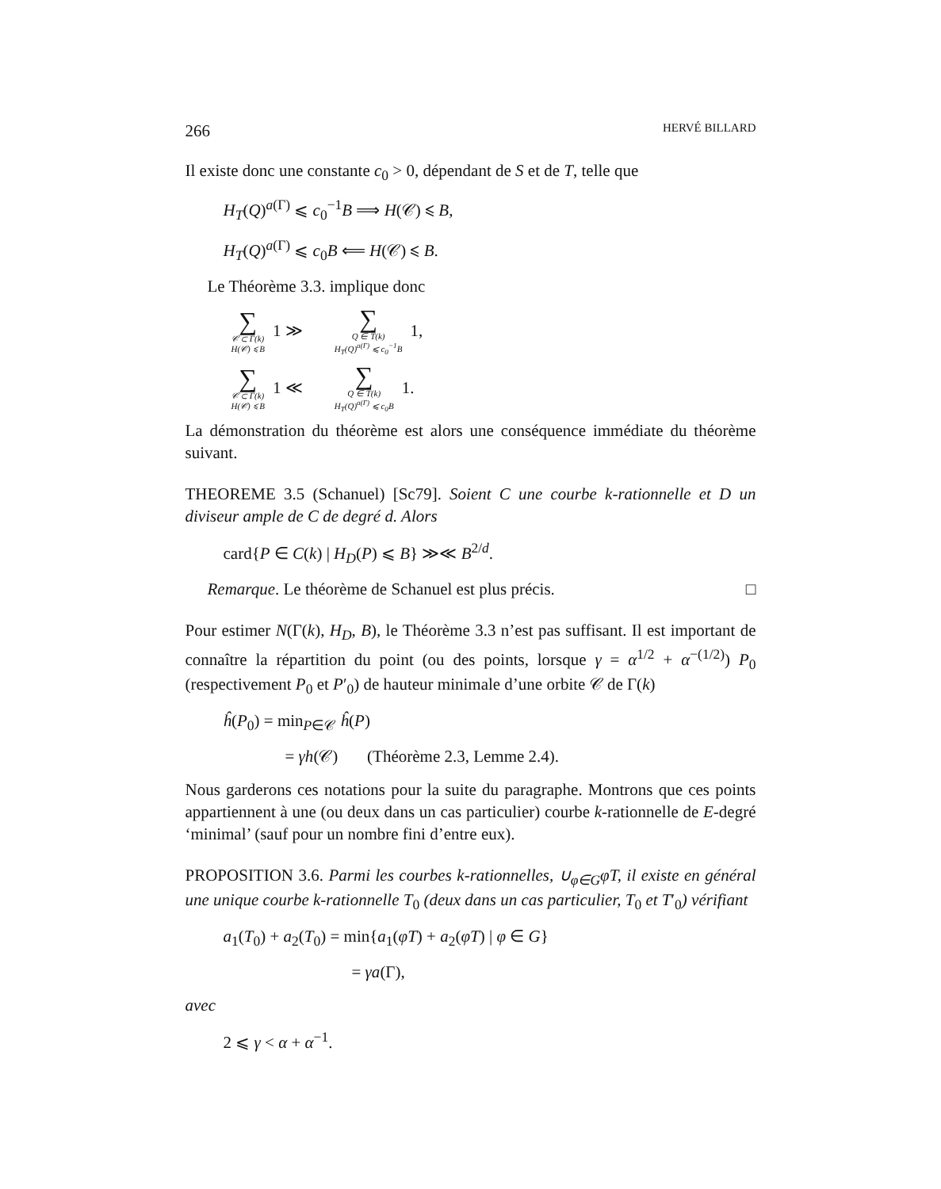266 HERVÉ BILLARD
Il existe donc une constante c<sub>0</sub> > 0, dépendant de S et de T, telle que
H<sub>T</sub>(Q)<sup>a(Γ)</sup> ⩽ c<sub>0</sub><sup>−1</sup>B ⟹ H(𝒞) ⩽ B,
H<sub>T</sub>(Q)<sup>a(Γ)</sup> ⩽ c<sub>0</sub>B ⟸ H(𝒞) ⩽ B.
Le Théorème 3.3. implique donc
∑ 𝒞 ⊂ Γ(k)
H(𝒞) ⩽ B 1 ≫ ∑ Q ∈ T(k)
H<sub>T</sub>(Q)<sup>a(Γ)</sup> ⩽ c<sub>0</sub><sup>−1</sup>B 1,
∑ 𝒞 ⊂ Γ(k)
H(𝒞) ⩽ B 1 ≪ ∑ Q ∈ T(k)
H<sub>T</sub>(Q)<sup>a(Γ)</sup> ⩽ c<sub>0</sub>B 1.
La démonstration du théorème est alors une conséquence immédiate du théorème suivant.
THEOREME 3.5 (Schanuel) [Sc79]. Soient C une courbe k-rationnelle et D un diviseur ample de C de degré d. Alors
card{P ∈ C(k) | H<sub>D</sub>(P) ⩽ B} ≫≪ B<sup>2/d</sup>.
Remarque. Le théorème de Schanuel est plus précis. □
Pour estimer N(Γ(k), H<sub>D</sub>, B), le Théorème 3.3 n’est pas suffisant. Il est important de connaître la répartition du point (ou des points, lorsque γ = α<sup>1/2</sup> + α<sup>−(1/2)</sup>) P<sub>0</sub> (respectivement P<sub>0</sub> et P′<sub>0</sub>) de hauteur minimale d’une orbite 𝒞 de Γ(k)
ĥ(P<sub>0</sub>) = min<sub>P∈𝒞</sub> ĥ(P)
= γh(𝒞) (Théorème 2.3, Lemme 2.4).
Nous garderons ces notations pour la suite du paragraphe. Montrons que ces points appartiennent à une (ou deux dans un cas particulier) courbe k-rationnelle de E-degré ‘minimal’ (sauf pour un nombre fini d’entre eux).
PROPOSITION 3.6. Parmi les courbes k-rationnelles, ∪<sub>φ∈G</sub>φT, il existe en général une unique courbe k-rationnelle T<sub>0</sub> (deux dans un cas particulier, T<sub>0</sub> et T′<sub>0</sub>) vérifiant
a<sub>1</sub>(T<sub>0</sub>) + a<sub>2</sub>(T<sub>0</sub>) = min{a<sub>1</sub>(φT) + a<sub>2</sub>(φT) | φ ∈ G}
= γa(Γ),
avec
2 ⩽ γ < α + α<sup>−1</sup>.